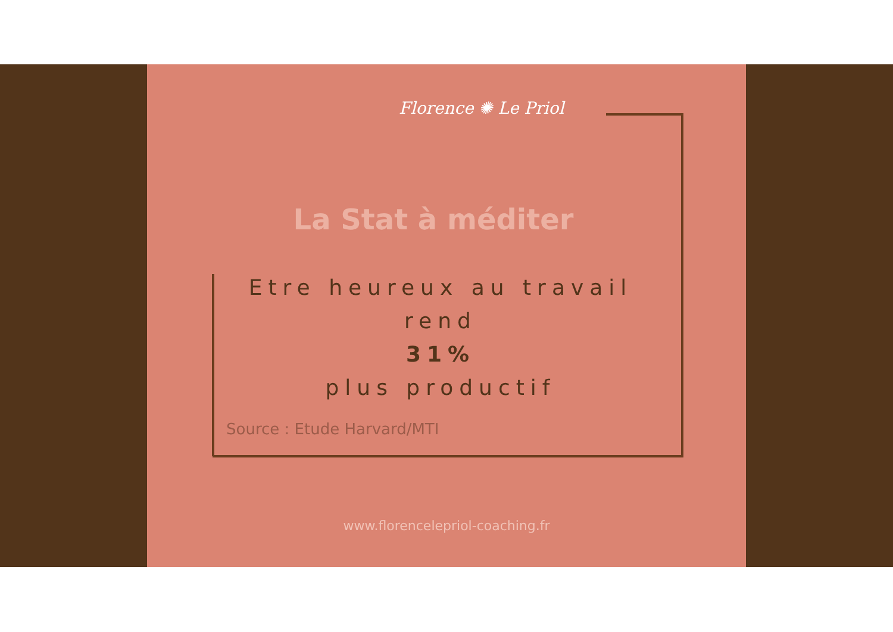Florence ✺ Le Priol
La Stat à méditer
Etre heureux au travail rend
31%
plus productif
Source : Etude Harvard/MTI
www.florencelepriol-coaching.fr